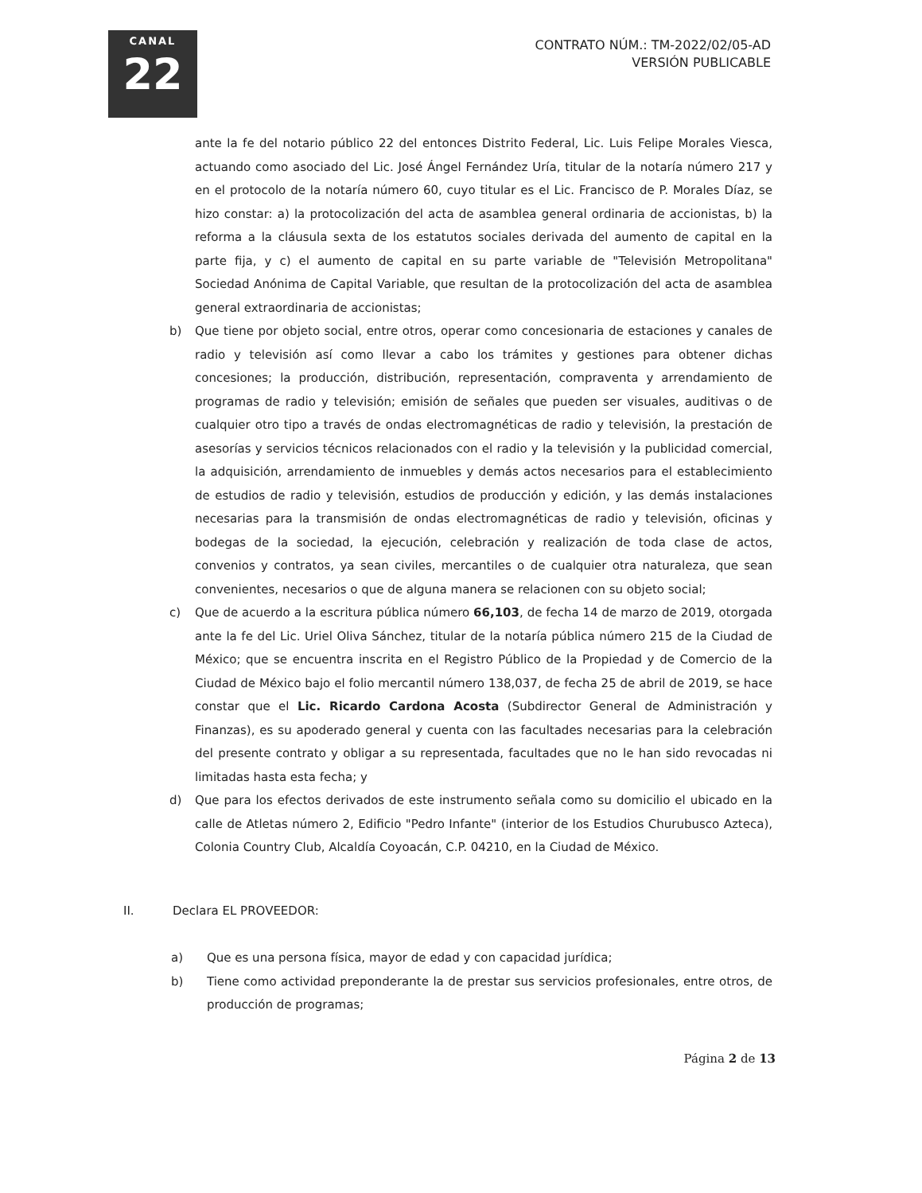CANAL
22
CONTRATO NÚM.: TM-2022/02/05-AD
VERSIÓN PUBLICABLE
ante la fe del notario público 22 del entonces Distrito Federal, Lic. Luis Felipe Morales Viesca, actuando como asociado del Lic. José Ángel Fernández Uría, titular de la notaría número 217 y en el protocolo de la notaría número 60, cuyo titular es el Lic. Francisco de P. Morales Díaz, se hizo constar: a) la protocolización del acta de asamblea general ordinaria de accionistas, b) la reforma a la cláusula sexta de los estatutos sociales derivada del aumento de capital en la parte fija, y c) el aumento de capital en su parte variable de "Televisión Metropolitana" Sociedad Anónima de Capital Variable, que resultan de la protocolización del acta de asamblea general extraordinaria de accionistas;
b) Que tiene por objeto social, entre otros, operar como concesionaria de estaciones y canales de radio y televisión así como llevar a cabo los trámites y gestiones para obtener dichas concesiones; la producción, distribución, representación, compraventa y arrendamiento de programas de radio y televisión; emisión de señales que pueden ser visuales, auditivas o de cualquier otro tipo a través de ondas electromagnéticas de radio y televisión, la prestación de asesorías y servicios técnicos relacionados con el radio y la televisión y la publicidad comercial, la adquisición, arrendamiento de inmuebles y demás actos necesarios para el establecimiento de estudios de radio y televisión, estudios de producción y edición, y las demás instalaciones necesarias para la transmisión de ondas electromagnéticas de radio y televisión, oficinas y bodegas de la sociedad, la ejecución, celebración y realización de toda clase de actos, convenios y contratos, ya sean civiles, mercantiles o de cualquier otra naturaleza, que sean convenientes, necesarios o que de alguna manera se relacionen con su objeto social;
c) Que de acuerdo a la escritura pública número 66,103, de fecha 14 de marzo de 2019, otorgada ante la fe del Lic. Uriel Oliva Sánchez, titular de la notaría pública número 215 de la Ciudad de México; que se encuentra inscrita en el Registro Público de la Propiedad y de Comercio de la Ciudad de México bajo el folio mercantil número 138,037, de fecha 25 de abril de 2019, se hace constar que el Lic. Ricardo Cardona Acosta (Subdirector General de Administración y Finanzas), es su apoderado general y cuenta con las facultades necesarias para la celebración del presente contrato y obligar a su representada, facultades que no le han sido revocadas ni limitadas hasta esta fecha; y
d) Que para los efectos derivados de este instrumento señala como su domicilio el ubicado en la calle de Atletas número 2, Edificio "Pedro Infante" (interior de los Estudios Churubusco Azteca), Colonia Country Club, Alcaldía Coyoacán, C.P. 04210, en la Ciudad de México.
II. Declara EL PROVEEDOR:
a) Que es una persona física, mayor de edad y con capacidad jurídica;
b) Tiene como actividad preponderante la de prestar sus servicios profesionales, entre otros, de producción de programas;
Página 2 de 13